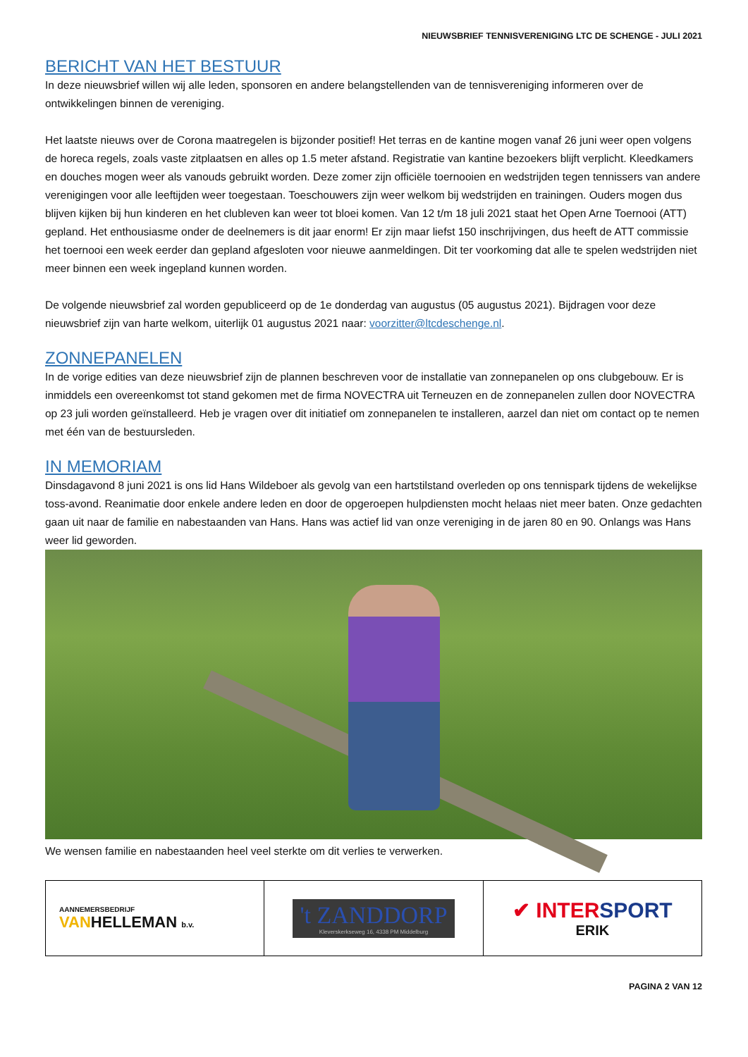NIEUWSBRIEF TENNISVERENIGING LTC DE SCHENGE - JULI 2021
BERICHT VAN HET BESTUUR
In deze nieuwsbrief willen wij alle leden, sponsoren en andere belangstellenden van de tennisvereniging informeren over de ontwikkelingen binnen de vereniging.
Het laatste nieuws over de Corona maatregelen is bijzonder positief! Het terras en de kantine mogen vanaf 26 juni weer open volgens de horeca regels, zoals vaste zitplaatsen en alles op 1.5 meter afstand. Registratie van kantine bezoekers blijft verplicht. Kleedkamers en douches mogen weer als vanouds gebruikt worden. Deze zomer zijn officiële toernooien en wedstrijden tegen tennissers van andere verenigingen voor alle leeftijden weer toegestaan. Toeschouwers zijn weer welkom bij wedstrijden en trainingen. Ouders mogen dus blijven kijken bij hun kinderen en het clubleven kan weer tot bloei komen. Van 12 t/m 18 juli 2021 staat het Open Arne Toernooi (ATT) gepland. Het enthousiasme onder de deelnemers is dit jaar enorm! Er zijn maar liefst 150 inschrijvingen, dus heeft de ATT commissie het toernooi een week eerder dan gepland afgesloten voor nieuwe aanmeldingen. Dit ter voorkoming dat alle te spelen wedstrijden niet meer binnen een week ingepland kunnen worden.
De volgende nieuwsbrief zal worden gepubliceerd op de 1e donderdag van augustus (05 augustus 2021). Bijdragen voor deze nieuwsbrief zijn van harte welkom, uiterlijk 01 augustus 2021 naar: voorzitter@ltcdeschenge.nl.
ZONNEPANELEN
In de vorige edities van deze nieuwsbrief zijn de plannen beschreven voor de installatie van zonnepanelen op ons clubgebouw. Er is inmiddels een overeenkomst tot stand gekomen met de firma NOVECTRA uit Terneuzen en de zonnepanelen zullen door NOVECTRA op 23 juli worden geïnstalleerd. Heb je vragen over dit initiatief om zonnepanelen te installeren, aarzel dan niet om contact op te nemen met één van de bestuursleden.
IN MEMORIAM
Dinsdagavond 8 juni 2021 is ons lid Hans Wildeboer als gevolg van een hartstilstand overleden op ons tennispark tijdens de wekelijkse toss-avond. Reanimatie door enkele andere leden en door de opgeroepen hulpdiensten mocht helaas niet meer baten. Onze gedachten gaan uit naar de familie en nabestaanden van Hans. Hans was actief lid van onze vereniging in de jaren 80 en 90. Onlangs was Hans weer lid geworden.
We wensen familie en nabestaanden heel veel sterkte om dit verlies te verwerken.
| AANNEMERSBEDRIJF VAN HELLEMAN b.v. | 't ZANDDORP Kleverskerkseweg 16, 4338 PM Middelburg | ✔ INTER SPORT ERIK |
PAGINA 2 VAN 12